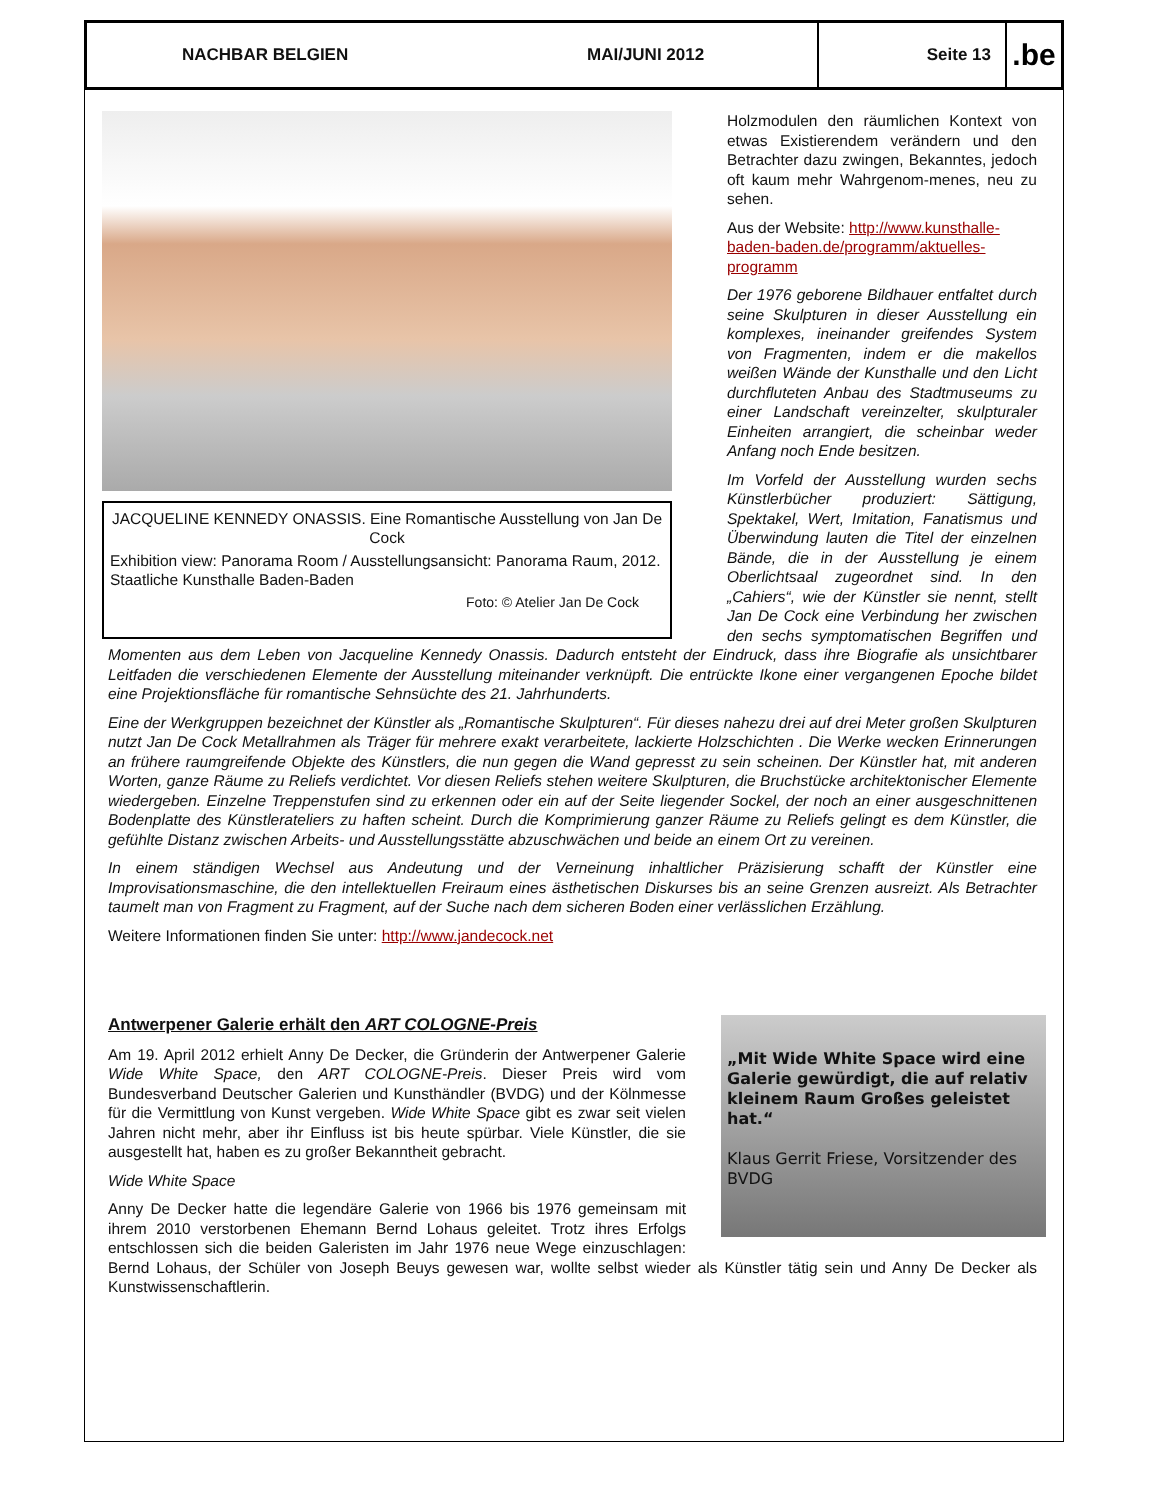NACHBAR BELGIEN MAI/JUNI 2012
Seite 13
.be
JACQUELINE KENNEDY ONASSIS. Eine Romantische Ausstellung von Jan De Cock
Exhibition view: Panorama Room / Ausstellungsansicht: Panorama Raum, 2012. Staatliche Kunsthalle Baden-Baden
Foto: © Atelier Jan De Cock
Holzmodulen den räumlichen Kontext von etwas Existierendem verändern und den Betrachter dazu zwingen, Bekanntes, jedoch oft kaum mehr Wahrgenom-menes, neu zu sehen.
Aus der Website: http://www.kunsthalle-baden-baden.de/programm/aktuelles-programm
Der 1976 geborene Bildhauer entfaltet durch seine Skulpturen in dieser Ausstellung ein komplexes, ineinander greifendes System von Fragmenten, indem er die makellos weißen Wände der Kunsthalle und den Licht durchfluteten Anbau des Stadtmuseums zu einer Landschaft vereinzelter, skulpturaler Einheiten arrangiert, die scheinbar weder Anfang noch Ende besitzen.
Im Vorfeld der Ausstellung wurden sechs Künstlerbücher produziert: Sättigung, Spektakel, Wert, Imitation, Fanatismus und Überwindung lauten die Titel der einzelnen Bände, die in der Ausstellung je einem Oberlichtsaal zugeordnet sind. In den „Cahiers“, wie der Künstler sie nennt, stellt Jan De Cock eine Verbindung her zwischen den sechs symptomatischen Begriffen und Momenten aus dem Leben von Jacqueline Kennedy Onassis. Dadurch entsteht der Eindruck, dass ihre Biografie als unsichtbarer Leitfaden die verschiedenen Elemente der Ausstellung miteinander verknüpft. Die entrückte Ikone einer vergangenen Epoche bildet eine Projektionsfläche für romantische Sehnsüchte des 21. Jahrhunderts.
Eine der Werkgruppen bezeichnet der Künstler als „Romantische Skulpturen“. Für dieses nahezu drei auf drei Meter großen Skulpturen nutzt Jan De Cock Metallrahmen als Träger für mehrere exakt verarbeitete, lackierte Holzschichten . Die Werke wecken Erinnerungen an frühere raumgreifende Objekte des Künstlers, die nun gegen die Wand gepresst zu sein scheinen. Der Künstler hat, mit anderen Worten, ganze Räume zu Reliefs verdichtet. Vor diesen Reliefs stehen weitere Skulpturen, die Bruchstücke architektonischer Elemente wiedergeben. Einzelne Treppenstufen sind zu erkennen oder ein auf der Seite liegender Sockel, der noch an einer ausgeschnittenen Bodenplatte des Künstlerateliers zu haften scheint. Durch die Komprimierung ganzer Räume zu Reliefs gelingt es dem Künstler, die gefühlte Distanz zwischen Arbeits- und Ausstellungsstätte abzuschwächen und beide an einem Ort zu vereinen.
In einem ständigen Wechsel aus Andeutung und der Verneinung inhaltlicher Präzisierung schafft der Künstler eine Improvisationsmaschine, die den intellektuellen Freiraum eines ästhetischen Diskurses bis an seine Grenzen ausreizt. Als Betrachter taumelt man von Fragment zu Fragment, auf der Suche nach dem sicheren Boden einer verlässlichen Erzählung.
Weitere Informationen finden Sie unter: http://www.jandecock.net
„Mit Wide White Space wird eine Galerie gewürdigt, die auf relativ kleinem Raum Großes geleistet hat.“
Klaus Gerrit Friese, Vorsitzender des BVDG
Antwerpener Galerie erhält den ART COLOGNE-Preis
Am 19. April 2012 erhielt Anny De Decker, die Gründerin der Antwerpener Galerie Wide White Space, den ART COLOGNE-Preis. Dieser Preis wird vom Bundesverband Deutscher Galerien und Kunsthändler (BVDG) und der Kölnmesse für die Vermittlung von Kunst vergeben. Wide White Space gibt es zwar seit vielen Jahren nicht mehr, aber ihr Einfluss ist bis heute spürbar. Viele Künstler, die sie ausgestellt hat, haben es zu großer Bekanntheit gebracht.
Wide White Space
Anny De Decker hatte die legendäre Galerie von 1966 bis 1976 gemeinsam mit ihrem 2010 verstorbenen Ehemann Bernd Lohaus geleitet. Trotz ihres Erfolgs entschlossen sich die beiden Galeristen im Jahr 1976 neue Wege einzuschlagen: Bernd Lohaus, der Schüler von Joseph Beuys gewesen war, wollte selbst wieder als Künstler tätig sein und Anny De Decker als Kunstwissenschaftlerin.